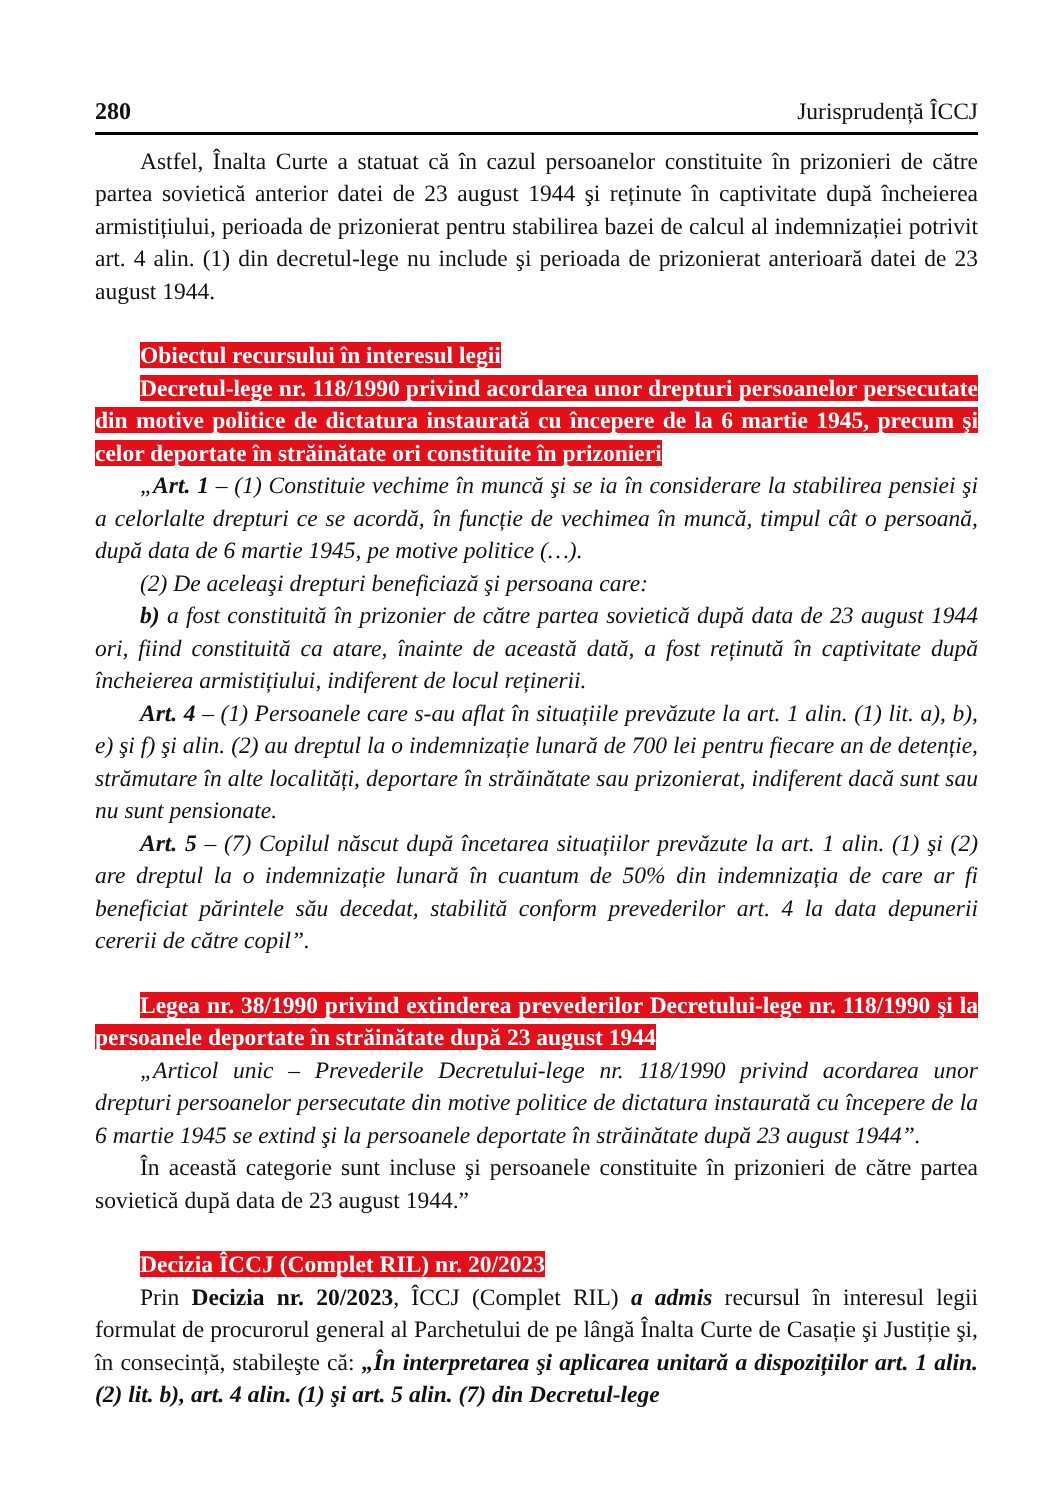280 Jurisprudență ÎCCJ
Astfel, Înalta Curte a statuat că în cazul persoanelor constituite în prizonieri de către partea sovietică anterior datei de 23 august 1944 şi reținute în captivitate după încheierea armistițiului, perioada de prizonierat pentru stabilirea bazei de calcul al indemnizației potrivit art. 4 alin. (1) din decretul-lege nu include şi perioada de prizonierat anterioară datei de 23 august 1944.
Obiectul recursului în interesul legii
Decretul-lege nr. 118/1990 privind acordarea unor drepturi persoanelor persecutate din motive politice de dictatura instaurată cu începere de la 6 martie 1945, precum şi celor deportate în străinătate ori constituite în prizonieri
„Art. 1 – (1) Constituie vechime în muncă şi se ia în considerare la stabilirea pensiei şi a celorlalte drepturi ce se acordă, în funcție de vechimea în muncă, timpul cât o persoană, după data de 6 martie 1945, pe motive politice (…).
(2) De aceleaşi drepturi beneficiază şi persoana care:
b) a fost constituită în prizonier de către partea sovietică după data de 23 august 1944 ori, fiind constituită ca atare, înainte de această dată, a fost reținută în captivitate după încheierea armistițiului, indiferent de locul reținerii.
Art. 4 – (1) Persoanele care s-au aflat în situațiile prevăzute la art. 1 alin. (1) lit. a), b), e) şi f) şi alin. (2) au dreptul la o indemnizație lunară de 700 lei pentru fiecare an de detenție, strămutare în alte localități, deportare în străinătate sau prizonierat, indiferent dacă sunt sau nu sunt pensionate.
Art. 5 – (7) Copilul născut după încetarea situațiilor prevăzute la art. 1 alin. (1) şi (2) are dreptul la o indemnizație lunară în cuantum de 50% din indemnizația de care ar fi beneficiat părintele său decedat, stabilită conform prevederilor art. 4 la data depunerii cererii de către copil”.
Legea nr. 38/1990 privind extinderea prevederilor Decretului-lege nr. 118/1990 şi la persoanele deportate în străinătate după 23 august 1944
„Articol unic – Prevederile Decretului-lege nr. 118/1990 privind acordarea unor drepturi persoanelor persecutate din motive politice de dictatura instaurată cu începere de la 6 martie 1945 se extind şi la persoanele deportate în străinătate după 23 august 1944”.
În această categorie sunt incluse şi persoanele constituite în prizonieri de către partea sovietică după data de 23 august 1944.”
Decizia ÎCCJ (Complet RIL) nr. 20/2023
Prin Decizia nr. 20/2023, ÎCCJ (Complet RIL) a admis recursul în interesul legii formulat de procurorul general al Parchetului de pe lângă Înalta Curte de Casație şi Justiție şi, în consecință, stabileşte că: „În interpretarea şi aplicarea unitară a dispozițiilor art. 1 alin. (2) lit. b), art. 4 alin. (1) şi art. 5 alin. (7) din Decretul-lege